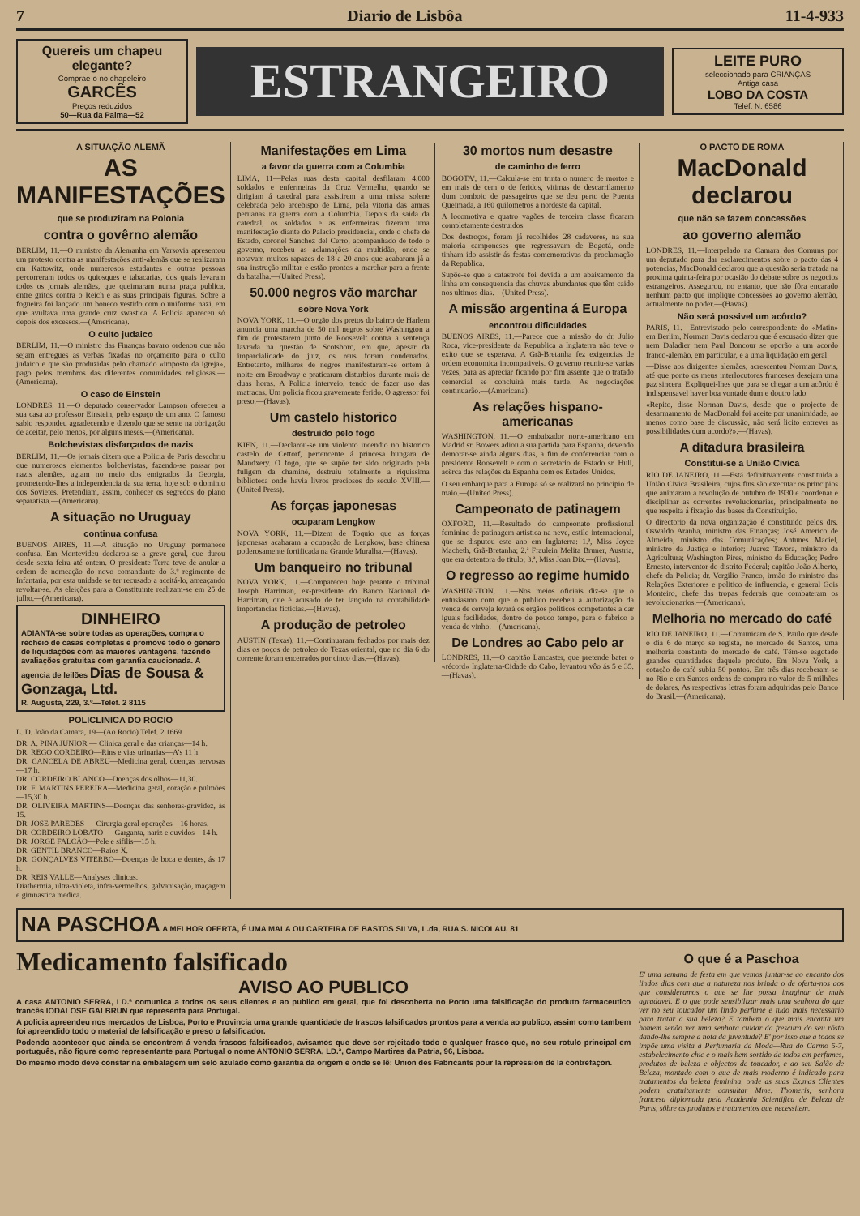7 Diario de Lisbôa 11-4-933
Quereis um chapeu elegante?
Comprae-o no chapeleiro
GARCÊS
Preços reduzidos
50—Rua da Palma—52
ESTRANGEIRO
LEITE PURO
seleccionado para CRIANÇAS
Antiga casa
LOBO DA COSTA
Telef. N. 6586
A SITUAÇÃO ALEMÃ
AS MANIFESTAÇÕES
que se produziram na Polonia
contra o govêrno alemão
BERLIM, 11.—O ministro da Alemanha em Varsovia apresentou um protesto contra as manifestações anti-alemãs que se realizaram em Kattowitz, onde numerosos estudantes e outras pessoas percorreram todos os quiosques e tabacarias, dos quais levaram todos os jornais alemães, que queimaram numa praça publica, entre gritos contra o Reich e as suas principais figuras. Sobre a fogueira foi lançado um boneco vestido com o uniforme nazi, em que avultava uma grande cruz swastica. A Policia apareceu só depois dos excessos.—(Americana).
O culto judaico
BERLIM, 11.—O ministro das Finanças bavaro ordenou que não sejam entregues as verbas fixadas no orçamento para o culto judaico e que são produzidas pelo chamado «imposto da igreja», pago pelos membros das diferentes comunidades religiosas.—(Americana).
O caso de Einstein
LONDRES, 11.—O deputado conservador Lampson ofereceu a sua casa ao professor Einstein, pelo espaço de um ano. O famoso sabio respondeu agradecendo e dizendo que se sente na obrigação de aceitar, pelo menos, por alguns meses.—(Americana).
Bolchevistas disfarçados de nazis
BERLIM, 11.—Os jornais dizem que a Policia de Paris descobriu que numerosos elementos bolchevistas, fazendo-se passar por nazis alemães, agiam no meio dos emigrados da Georgia, prometendo-lhes a independencia da sua terra, hoje sob o dominio dos Sovietes. Pretendiam, assim, conhecer os segredos do plano separatista.—(Americana).
A situação no Uruguay
continua confusa
BUENOS AIRES, 11.—A situação no Uruguay permanece confusa. Em Montevideu declarou-se a greve geral, que durou desde sexta feira até ontem. O presidente Terra teve de anular a ordem de nomeação do novo comandante do 3.º regimento de Infantaria, por esta unidade se ter recusado a aceitá-lo, ameaçando revoltar-se. As eleições para a Constituinte realizam-se em 25 de julho.—(Americana).
DINHEIRO
ADIANTA-se sobre todas as operações, compra o recheio de casas completas e promove todo o genero de liquidações com as maiores vantagens, fazendo avaliações gratuitas com garantia caucionada. A agencia de leilões Dias de Sousa & Gonzaga, Ltd.
R. Augusta, 229, 3.º—Telef. 2 8115
POLICLINICA DO ROCIO
L. D. João da Camara, 19—(Ao Rocio) Telef. 2 1669
DR. A. PINA JUNIOR — Clinica geral e das crianças—14 h.
DR. REGO CORDEIRO—Rins e vias urinarias—A's 11 h.
DR. CANCELA DE ABREU—Medicina geral, doenças nervosas—17 h.
DR. CORDEIRO BLANCO—Doenças dos olhos—11,30.
DR. F. MARTINS PEREIRA—Medicina geral, coração e pulmões—15,30 h.
DR. OLIVEIRA MARTINS—Doenças das senhoras-gravidez, ás 15.
DR. JOSE PAREDES — Cirurgia geral operações—16 horas.
DR. CORDEIRO LOBATO — Garganta, nariz e ouvidos—14 h.
DR. JORGE FALCÃO—Pele e sifilis—15 h.
DR. GENTIL BRANCO—Raios X.
DR. GONÇALVES VITERBO—Doenças de boca e dentes, ás 17 h.
DR. REIS VALLE—Analyses clinicas.
Diathermia, ultra-violeta, infra-vermelhos, galvanisação, maçagem e gimnastica medica.
Manifestações em Lima
a favor da guerra com a Columbia
LIMA, 11—Pelas ruas desta capital desfilaram 4.000 soldados e enfermeiras da Cruz Vermelha, quando se dirigiam á catedral para assistirem a uma missa solene celebrada pelo arcebispo de Lima, pela vitoria das armas peruanas na guerra com a Columbia. Depois da saida da catedral, os soldados e as enfermeiras fizeram uma manifestação diante do Palacio presidencial, onde o chefe de Estado, coronel Sanchez del Cerro, acompanhado de todo o governo, recebeu as aclamações da multidão, onde se notavam muitos rapazes de 18 a 20 anos que acabaram já a sua instrução militar e estão prontos a marchar para a frente da batalha.—(United Press).
50.000 negros vão marchar
sobre Nova York
NOVA YORK, 11.—O orgão dos pretos do bairro de Harlem anuncia uma marcha de 50 mil negros sobre Washington a fim de protestarem junto de Roosevelt contra a sentença lavrada na questão de Scotsboro, em que, apesar da imparcialidade do juiz, os reus foram condenados. Entretanto, milhares de negros manifestaram-se ontem á noite em Broadway e praticaram disturbios durante mais de duas horas. A Policia interveio, tendo de fazer uso das matracas. Um policia ficou gravemente ferido. O agressor foi preso.—(Havas).
Um castelo historico
destruido pelo fogo
KIEN, 11.—Declarou-se um violento incendio no historico castelo de Cettorf, pertencente á princesa hungara de Mandxery. O fogo, que se supõe ter sido originado pela fuligem da chaminé, destruiu totalmente a riquissima biblioteca onde havia livros preciosos do seculo XVIII.—(United Press).
As forças japonesas
ocuparam Lengkow
NOVA YORK, 11.—Dizem de Toquio que as forças japonesas acabaram a ocupação de Lengkow, base chinesa poderosamente fortificada na Grande Muralha.—(Havas).
Um banqueiro no tribunal
NOVA YORK, 11.—Compareceu hoje perante o tribunal Joseph Harriman, ex-presidente do Banco Nacional de Harriman, que é acusado de ter lançado na contabilidade importancias ficticias.—(Havas).
A produção de petroleo
AUSTIN (Texas), 11.—Continuaram fechados por mais dez dias os poços de petroleo do Texas oriental, que no dia 6 do corrente foram encerrados por cinco dias.—(Havas).
30 mortos num desastre
de caminho de ferro
BOGOTA', 11.—Calcula-se em trinta o numero de mortos e em mais de cem o de feridos, vitimas de descarrilamento dum comboio de passageiros que se deu perto de Puenta Queimada, a 160 quilometros a nordeste da capital.
A locomotiva e quatro vagões de terceira classe ficaram completamente destruidos.
Dos destroços, foram já recolhidos 28 cadaveres, na sua maioria camponeses que regressavam de Bogotá, onde tinham ido assistir ás festas comemorativas da proclamação da Republica.
Supõe-se que a catastrofe foi devida a um abaixamento da linha em consequencia das chuvas abundantes que têm caido nos ultimos dias.—(United Press).
A missão argentina á Europa
encontrou dificuldades
BUENOS AIRES, 11.—Parece que a missão do dr. Julio Roca, vice-presidente da Republica a Inglaterra não teve o exito que se esperava. A Grã-Bretanha fez exigencias de ordem economica incompativeis. O governo reuniu-se varias vezes, para as apreciar ficando por fim assente que o tratado comercial se concluirá mais tarde. As negociações continuarão.—(Americana).
As relações hispano-americanas
WASHINGTON, 11.—O embaixador norte-americano em Madrid sr. Bowers adiou a sua partida para Espanha, devendo demorar-se ainda alguns dias, a fim de conferenciar com o presidente Roosevelt e com o secretario de Estado sr. Hull, acêrca das relações da Espanha com os Estados Unidos.
O seu embarque para a Europa só se realizará no principio de maio.—(United Press).
Campeonato de patinagem
OXFORD, 11.—Resultado do campeonato profissional feminino de patinagem artistica na neve, estilo internacional, que se disputou este ano em Inglaterra: 1.ª, Miss Joyce Macbeth, Grã-Bretanha; 2.ª Fraulein Melita Bruner, Austria, que era detentora do titulo; 3.ª, Miss Joan Dix.—(Havas).
O regresso ao regime humido
WASHINGTON, 11.—Nos meios oficiais diz-se que o entusiasmo com que o publico recebeu a autorização da venda de cerveja levará os orgãos politicos competentes a dar iguais facilidades, dentro de pouco tempo, para o fabrico e venda de vinho.—(Americana).
De Londres ao Cabo pelo ar
LONDRES, 11.—O capitão Lancaster, que pretende bater o «récord» Inglaterra-Cidade do Cabo, levantou vôo ás 5 e 35.—(Havas).
O PACTO DE ROMA
MacDonald declarou
que não se fazem concessões
ao governo alemão
LONDRES, 11.—Interpelado na Camara dos Comuns por um deputado para dar esclarecimentos sobre o pacto das 4 potencias, MacDonald declarou que a questão seria tratada na proxima quinta-feira por ocasião do debate sobre os negocios estrangeiros. Assegurou, no entanto, que não fôra encarado nenhum pacto que implique concessões ao governo alemão, actualmente no poder.—(Havas).
Não será possivel um acôrdo?
PARIS, 11.—Entrevistado pelo correspondente do «Matin» em Berlim, Norman Davis declarou que é escusado dizer que nem Daladier nem Paul Boncour se oporão a um acordo franco-alemão, em particular, e a uma liquidação em geral.
—Disse aos dirigentes alemães, acrescentou Norman Davis, até que ponto os meus interlocutores franceses desejam uma paz sincera. Expliquei-lhes que para se chegar a um acôrdo é indispensavel haver boa vontade dum e doutro lado.
«Repito, disse Norman Davis, desde que o projecto de desarmamento de MacDonald foi aceite por unanimidade, ao menos como base de discussão, não será licito entrever as possibilidades dum acordo?».—(Havas).
A ditadura brasileira
Constitui-se a União Civica
RIO DE JANEIRO, 11.—Está definitivamente constituida a União Civica Brasileira, cujos fins são executar os principios que animaram a revolução de outubro de 1930 e coordenar e disciplinar as correntes revolucionarias, principalmente no que respeita á fixação das bases da Constituição.
O directorio da nova organização é constituido pelos drs. Oswaldo Aranha, ministro das Finanças; José Americo de Almeida, ministro das Comunicações; Antunes Maciel, ministro da Justiça e Interior; Juarez Tavora, ministro da Agricultura; Washington Pires, ministro da Educação; Pedro Ernesto, interventor do distrito Federal; capitão João Alberto, chefe da Policia; dr. Vergilio Franco, irmão do ministro das Relações Exteriores e politico de influencia, e general Gois Monteiro, chefe das tropas federais que combateram os revolucionarios.—(Americana).
Melhoria no mercado do café
RIO DE JANEIRO, 11.—Comunicam de S. Paulo que desde o dia 6 de março se regista, no mercado de Santos, uma melhoria constante do mercado de café. Têm-se esgotado grandes quantidades daquele produto. Em Nova York, a cotação do café subiu 50 pontos. Em três dias receberam-se no Rio e em Santos ordens de compra no valor de 5 milhões de dolares. As respectivas letras foram adquiridas pelo Banco do Brasil.—(Americana).
NA PASCHOA A MELHOR OFERTA, É UMA MALA OU CARTEIRA DE BASTOS SILVA, L.da, RUA S. NICOLAU, 81
Medicamento falsificado
AVISO AO PUBLICO
A casa ANTONIO SERRA, LD.ª comunica a todos os seus clientes e ao publico em geral, que foi descoberta no Porto uma falsificação do produto farmaceutico francês IODALOSE GALBRUN que representa para Portugal.
A policia apreendeu nos mercados de Lisboa, Porto e Provincia uma grande quantidade de frascos falsificados prontos para a venda ao publico, assim como tambem foi apreendido todo o material de falsificação e preso o falsificador.
Podendo acontecer que ainda se encontrem á venda frascos falsificados, avisamos que deve ser rejeitado todo e qualquer frasco que, no seu rotulo principal em português, não figure como representante para Portugal o nome ANTONIO SERRA, LD.ª, Campo Martires da Patria, 96, Lisboa.
Do mesmo modo deve constar na embalagem um selo azulado como garantia da origem e onde se lê: Union des Fabricants pour la repression de la contrefaçon.
O que é a Paschoa
E' uma semana de festa em que vemos juntar-se ao encanto dos lindos dias com que a natureza nos brinda o de oferta-nos aos que consideramos o que se lhe possa imaginar de mais agradavel. E o que pode sensibilizar mais uma senhora do que ver no seu toucador um lindo perfume e tudo mais necessario para tratar a sua beleza? E tambem o que mais encanta um homem senão ver uma senhora cuidar da frescura do seu rôsto dando-lhe sempre a nota da juventude? E' por isso que a todos se impõe uma visita á Perfumaria da Moda—Rua do Carmo 5-7, estabelecimento chic e o mais bem sortido de todos em perfumes, produtos de beleza e objectos de toucador, e ao seu Salão de Beleza, montado com o que de mais moderno é indicado para tratamentos da beleza feminina, onde as suas Ex.mas Clientes podem gratuitamente consultar Mme. Thomeris, senhora francesa diplomada pela Academia Scientifica de Beleza de Paris, sôbre os produtos e tratamentos que necessitem.